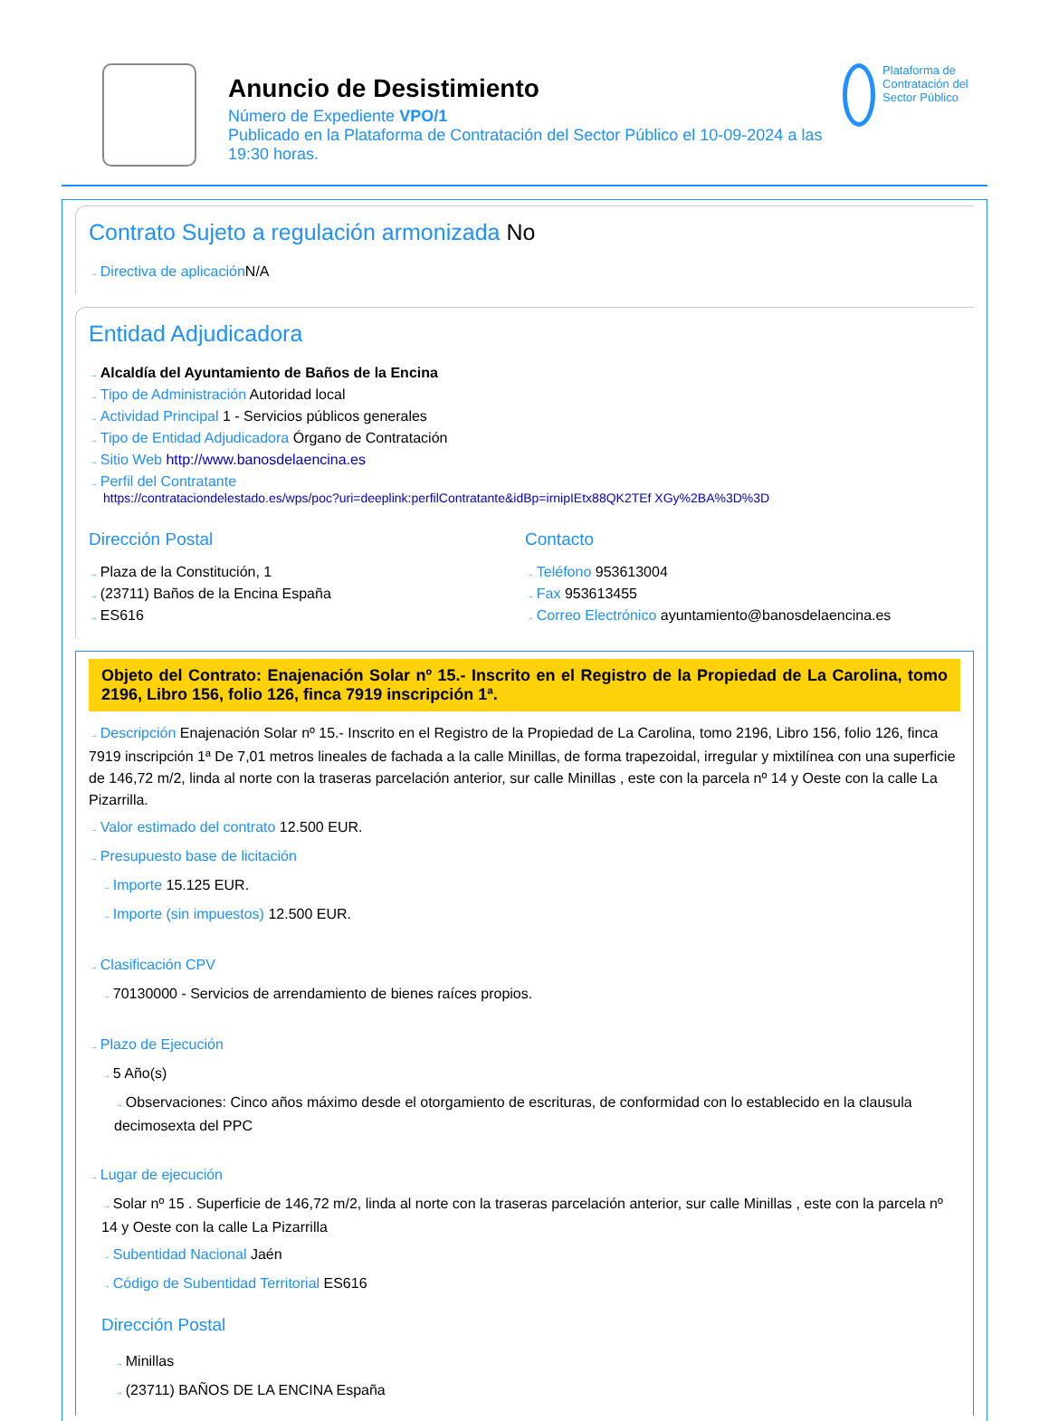Anuncio de Desistimiento
Número de Expediente VPO/1
Publicado en la Plataforma de Contratación del Sector Público el 10-09-2024 a las 19:30 horas.
Plataforma de Contratación del Sector Público
Contrato Sujeto a regulación armonizada No
Directiva de aplicación N/A
Entidad Adjudicadora
Alcaldía del Ayuntamiento de Baños de la Encina
Tipo de Administración Autoridad local
Actividad Principal 1 - Servicios públicos generales
Tipo de Entidad Adjudicadora Órgano de Contratación
Sitio Web http://www.banosdelaencina.es
Perfil del Contratante
https://contrataciondelestado.es/wps/poc?uri=deeplink:perfilContratante&idBp=irnipIEtx88QK2TEf XGy%2BA%3D%3D
Dirección Postal
Plaza de la Constitución, 1
(23711) Baños de la Encina España
ES616
Contacto
Teléfono 953613004
Fax 953613455
Correo Electrónico ayuntamiento@banosdelaencina.es
Objeto del Contrato: Enajenación Solar nº 15.- Inscrito en el Registro de la Propiedad de La Carolina, tomo 2196, Libro 156, folio 126, finca 7919 inscripción 1ª.
Descripción Enajenación Solar nº 15.- Inscrito en el Registro de la Propiedad de La Carolina, tomo 2196, Libro 156, folio 126, finca 7919 inscripción 1ª De 7,01 metros lineales de fachada a la calle Minillas, de forma trapezoidal, irregular y mixtilínea con una superficie de 146,72 m/2, linda al norte con la traseras parcelación anterior, sur calle Minillas , este con la parcela nº 14 y Oeste con la calle La Pizarrilla.
Valor estimado del contrato 12.500 EUR.
Presupuesto base de licitación
Importe 15.125 EUR.
Importe (sin impuestos) 12.500 EUR.
Clasificación CPV
70130000 - Servicios de arrendamiento de bienes raíces propios.
Plazo de Ejecución
5 Año(s)
Observaciones: Cinco años máximo desde el otorgamiento de escrituras, de conformidad con lo establecido en la clausula decimosexta del PPC
Lugar de ejecución
Solar nº 15 . Superficie de 146,72 m/2, linda al norte con la traseras parcelación anterior, sur calle Minillas , este con la parcela nº 14 y Oeste con la calle La Pizarrilla
Subentidad Nacional Jaén
Código de Subentidad Territorial ES616
Dirección Postal
Minillas
(23711) BAÑOS DE LA ENCINA España